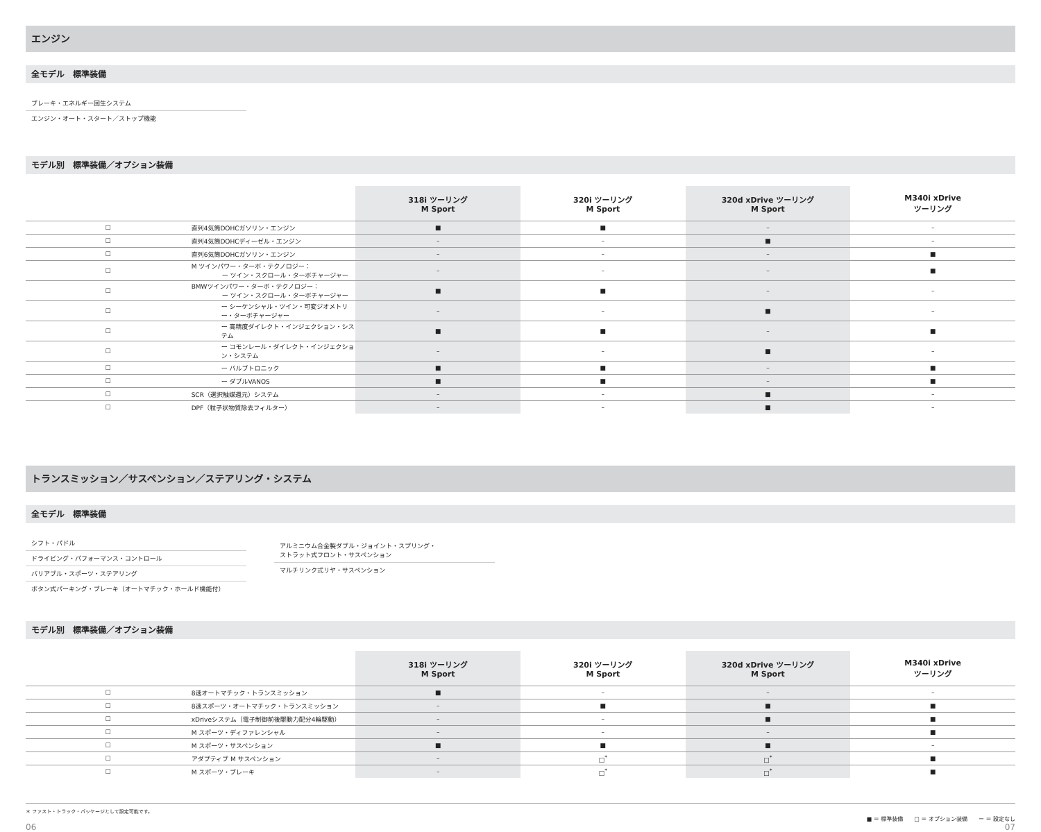エンジン
全モデル　標準装備
ブレーキ・エネルギー回生システム
エンジン・オート・スタート／ストップ機能
モデル別　標準装備／オプション装備
| | | 318i ツーリング M Sport | 320i ツーリング M Sport | 320d xDrive ツーリング M Sport | M340i xDrive ツーリング |
| --- | --- | --- | --- | --- | --- |
| ☐ | 直列4気筒DOHCガソリン・エンジン | ■ | ■ | – | – |
| ☐ | 直列4気筒DOHCディーゼル・エンジン | – | – | ■ | – |
| ☐ | 直列6気筒DOHCガソリン・エンジン | – | – | – | ■ |
| ☐ | M ツインパワー・ターボ・テクノロジー： ー ツイン・スクロール・ターボチャージャー | – | – | – | ■ |
| ☐ | BMWツインパワー・ターボ・テクノロジー： ー ツイン・スクロール・ターボチャージャー | ■ | ■ | – | – |
| ☐ | ー シーケンシャル・ツイン・可変ジオメトリー・ターボチャージャー | – | – | ■ | – |
| ☐ | ー 高精度ダイレクト・インジェクション・システム | ■ | ■ | – | ■ |
| ☐ | ー コモンレール・ダイレクト・インジェクション・システム | – | – | ■ | – |
| ☐ | ー バルブトロニック | ■ | ■ | – | ■ |
| ☐ | ー ダブルVANOS | ■ | ■ | – | ■ |
| ☐ | SCR（選択触媒還元）システム | – | – | ■ | – |
| ☐ | DPF（粒子状物質除去フィルター） | – | – | ■ | – |
トランスミッション／サスペンション／ステアリング・システム
全モデル　標準装備
シフト・パドル
ドライビング・パフォーマンス・コントロール
バリアブル・スポーツ・ステアリング
ボタン式パーキング・ブレーキ（オートマチック・ホールド機能付）
アルミニウム合金製ダブル・ジョイント・スプリング・
ストラット式フロント・サスペンション
マルチリンク式リヤ・サスペンション
モデル別　標準装備／オプション装備
| | | 318i ツーリング M Sport | 320i ツーリング M Sport | 320d xDrive ツーリング M Sport | M340i xDrive ツーリング |
| --- | --- | --- | --- | --- | --- |
| ☐ | 8速オートマチック・トランスミッション | ■ | – | – | – |
| ☐ | 8速スポーツ・オートマチック・トランスミッション | – | ■ | ■ | ■ |
| ☐ | xDriveシステム（電子制御前後駆動力配分4輪駆動） | – | – | ■ | ■ |
| ☐ | M スポーツ・ディファレンシャル | – | – | – | ■ |
| ☐ | M スポーツ・サスペンション | ■ | ■ | ■ | – |
| ☐ | アダプティブ M サスペンション | – | □<sup>*</sup> | □<sup>*</sup> | ■ |
| ☐ | M スポーツ・ブレーキ | – | □<sup>*</sup> | □<sup>*</sup> | ■ |
＊ ファスト・トラック・パッケージとして設定可能です。
■ ＝ 標準装備　　□ ＝ オプション装備　　ー ＝ 設定なし
06 07